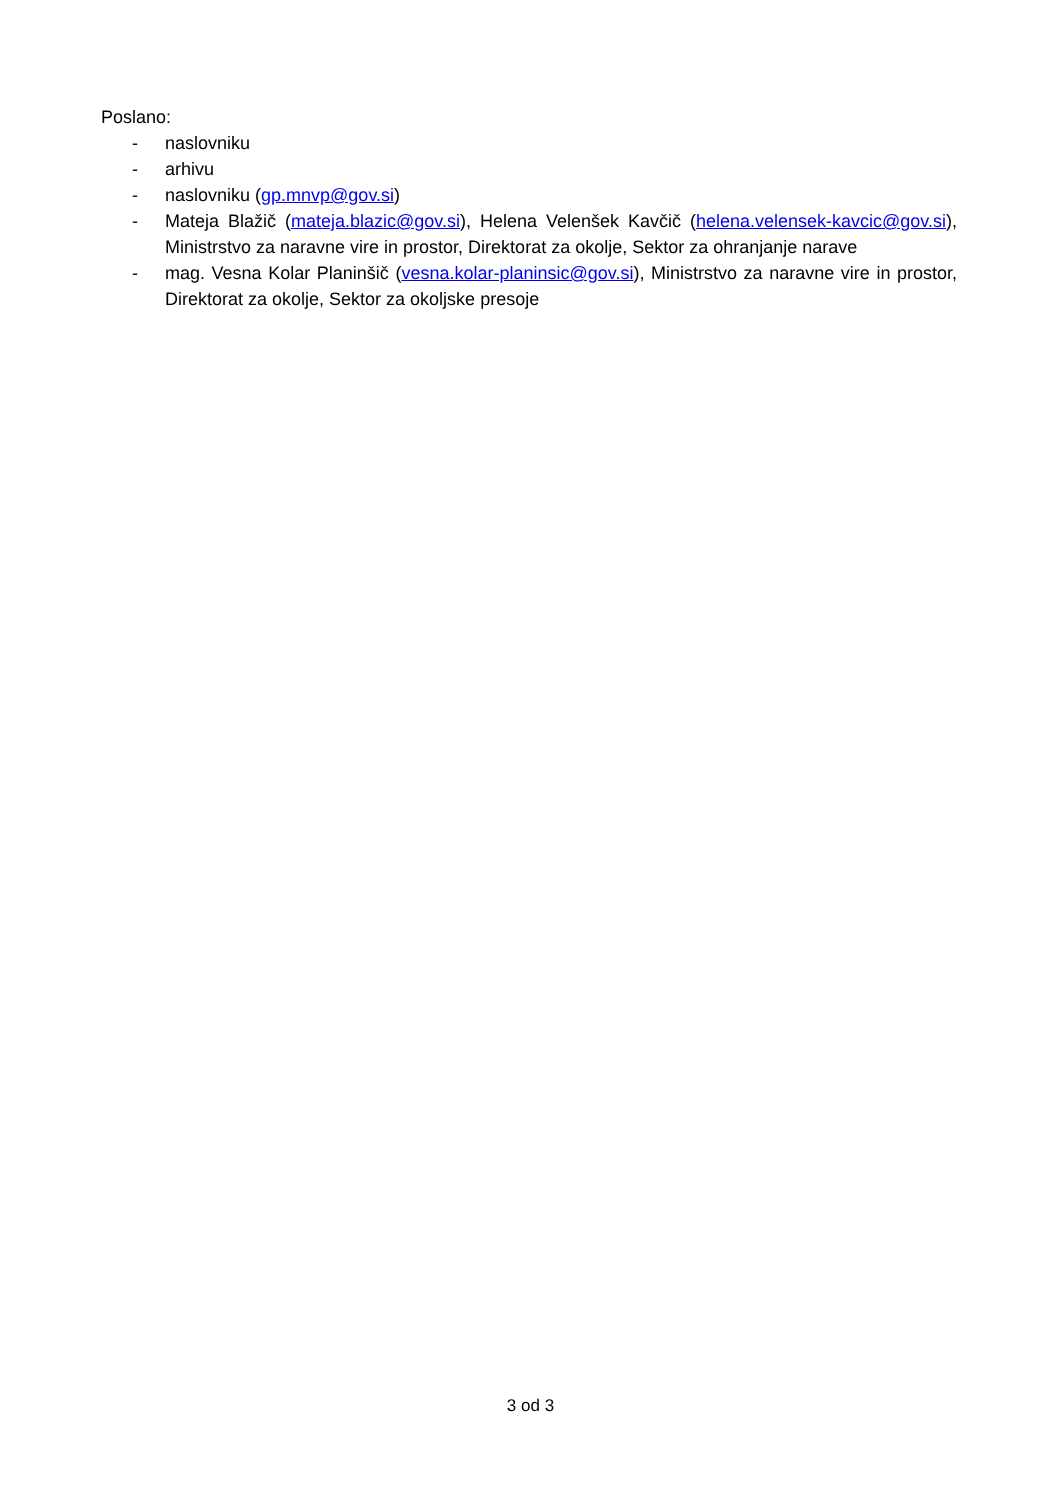Poslano:
- naslovniku
- arhivu
- naslovniku (gp.mnvp@gov.si)
- Mateja Blažič (mateja.blazic@gov.si), Helena Velenšek Kavčič (helena.velensek-kavcic@gov.si), Ministrstvo za naravne vire in prostor, Direktorat za okolje, Sektor za ohranjanje narave
- mag. Vesna Kolar Planinšič (vesna.kolar-planinsic@gov.si), Ministrstvo za naravne vire in prostor, Direktorat za okolje, Sektor za okoljske presoje
3 od 3